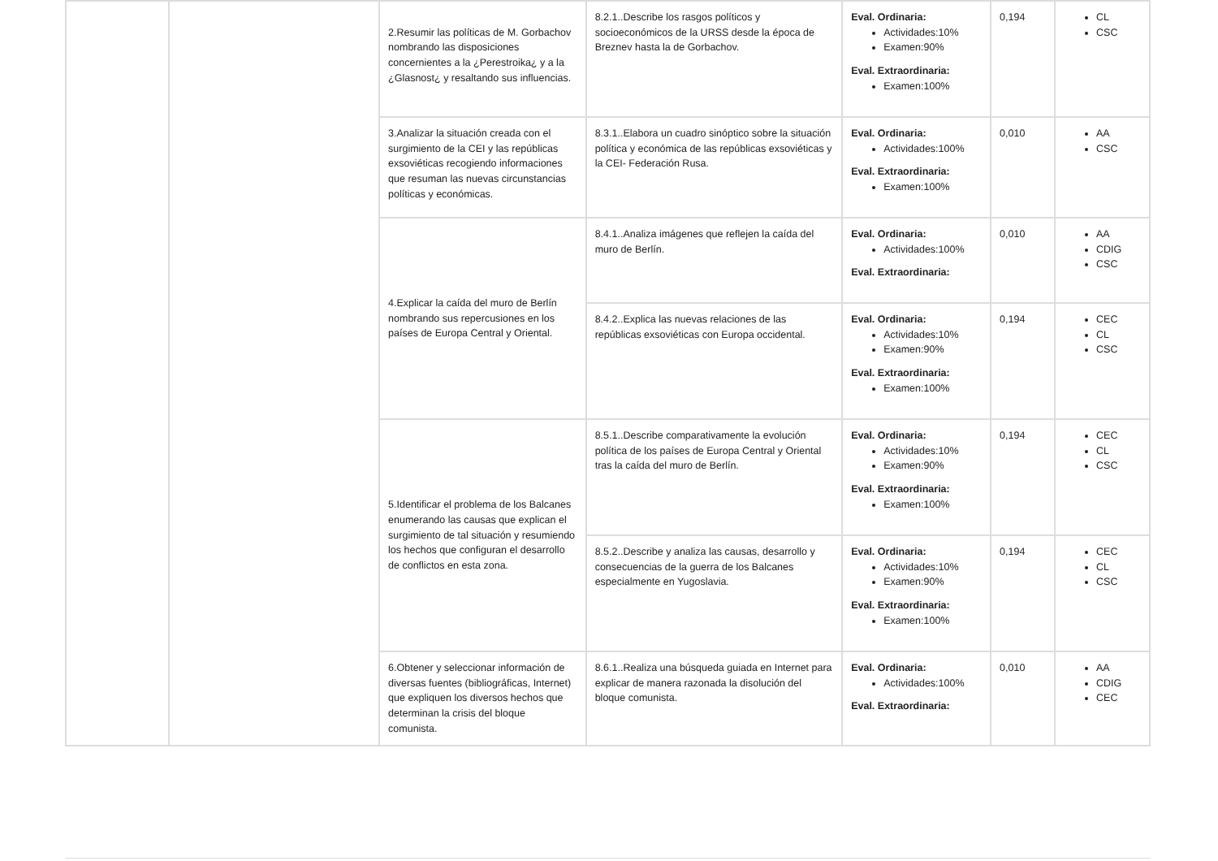| | | 2.Resumir las políticas de M. Gorbachov nombrando las disposiciones concernientes a la ¿Perestroika¿ y a la ¿Glasnost¿ y resaltando sus influencias. | 8.2.1..Describe los rasgos políticos y socioeconómicos de la URSS desde la época de Breznev hasta la de Gorbachov. | Eval. Ordinaria: Actividades:10% Examen:90% Eval. Extraordinaria: Examen:100% | 0,194 | CL CSC |
| | | 3.Analizar la situación creada con el surgimiento de la CEI y las repúblicas exsoviéticas recogiendo informaciones que resuman las nuevas circunstancias políticas y económicas. | 8.3.1..Elabora un cuadro sinóptico sobre la situación política y económica de las repúblicas exsoviéticas y la CEI- Federación Rusa. | Eval. Ordinaria: Actividades:100% Eval. Extraordinaria: Examen:100% | 0,010 | AA CSC |
| | | 4.Explicar la caída del muro de Berlín nombrando sus repercusiones en los países de Europa Central y Oriental. | 8.4.1..Analiza imágenes que reflejen la caída del muro de Berlín. | Eval. Ordinaria: Actividades:100% Eval. Extraordinaria: | 0,010 | AA CDIG CSC |
| | | | 8.4.2..Explica las nuevas relaciones de las repúblicas exsoviéticas con Europa occidental. | Eval. Ordinaria: Actividades:10% Examen:90% Eval. Extraordinaria: Examen:100% | 0,194 | CEC CL CSC |
| | | 5.Identificar el problema de los Balcanes enumerando las causas que explican el surgimiento de tal situación y resumiendo los hechos que configuran el desarrollo de conflictos en esta zona. | 8.5.1..Describe comparativamente la evolución política de los países de Europa Central y Oriental tras la caída del muro de Berlín. | Eval. Ordinaria: Actividades:10% Examen:90% Eval. Extraordinaria: Examen:100% | 0,194 | CEC CL CSC |
| | | | 8.5.2..Describe y analiza las causas, desarrollo y consecuencias de la guerra de los Balcanes especialmente en Yugoslavia. | Eval. Ordinaria: Actividades:10% Examen:90% Eval. Extraordinaria: Examen:100% | 0,194 | CEC CL CSC |
| | | 6.Obtener y seleccionar información de diversas fuentes (bibliográficas, Internet) que expliquen los diversos hechos que determinan la crisis del bloque comunista. | 8.6.1..Realiza una búsqueda guiada en Internet para explicar de manera razonada la disolución del bloque comunista. | Eval. Ordinaria: Actividades:100% Eval. Extraordinaria: | 0,010 | AA CDIG CEC |